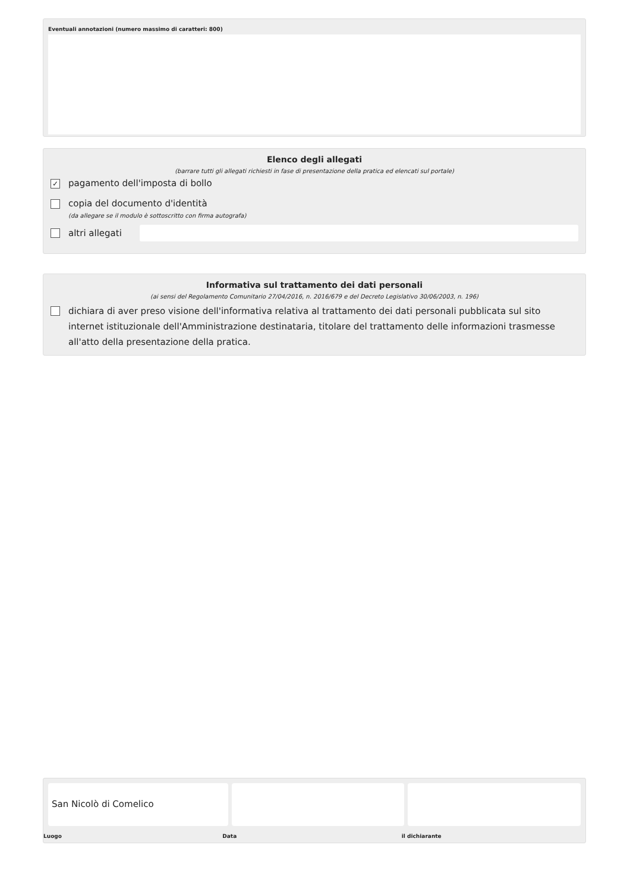Eventuali annotazioni (numero massimo di caratteri: 800)
Elenco degli allegati
(barrare tutti gli allegati richiesti in fase di presentazione della pratica ed elencati sul portale)
✓ pagamento dell'imposta di bollo
copia del documento d'identità
(da allegare se il modulo è sottoscritto con firma autografa)
altri allegati
Informativa sul trattamento dei dati personali
(ai sensi del Regolamento Comunitario 27/04/2016, n. 2016/679 e del Decreto Legislativo 30/06/2003, n. 196)
dichiara di aver preso visione dell'informativa relativa al trattamento dei dati personali pubblicata sul sito internet istituzionale dell'Amministrazione destinataria, titolare del trattamento delle informazioni trasmesse all'atto della presentazione della pratica.
San Nicolò di Comelico
Luogo Data il dichiarante